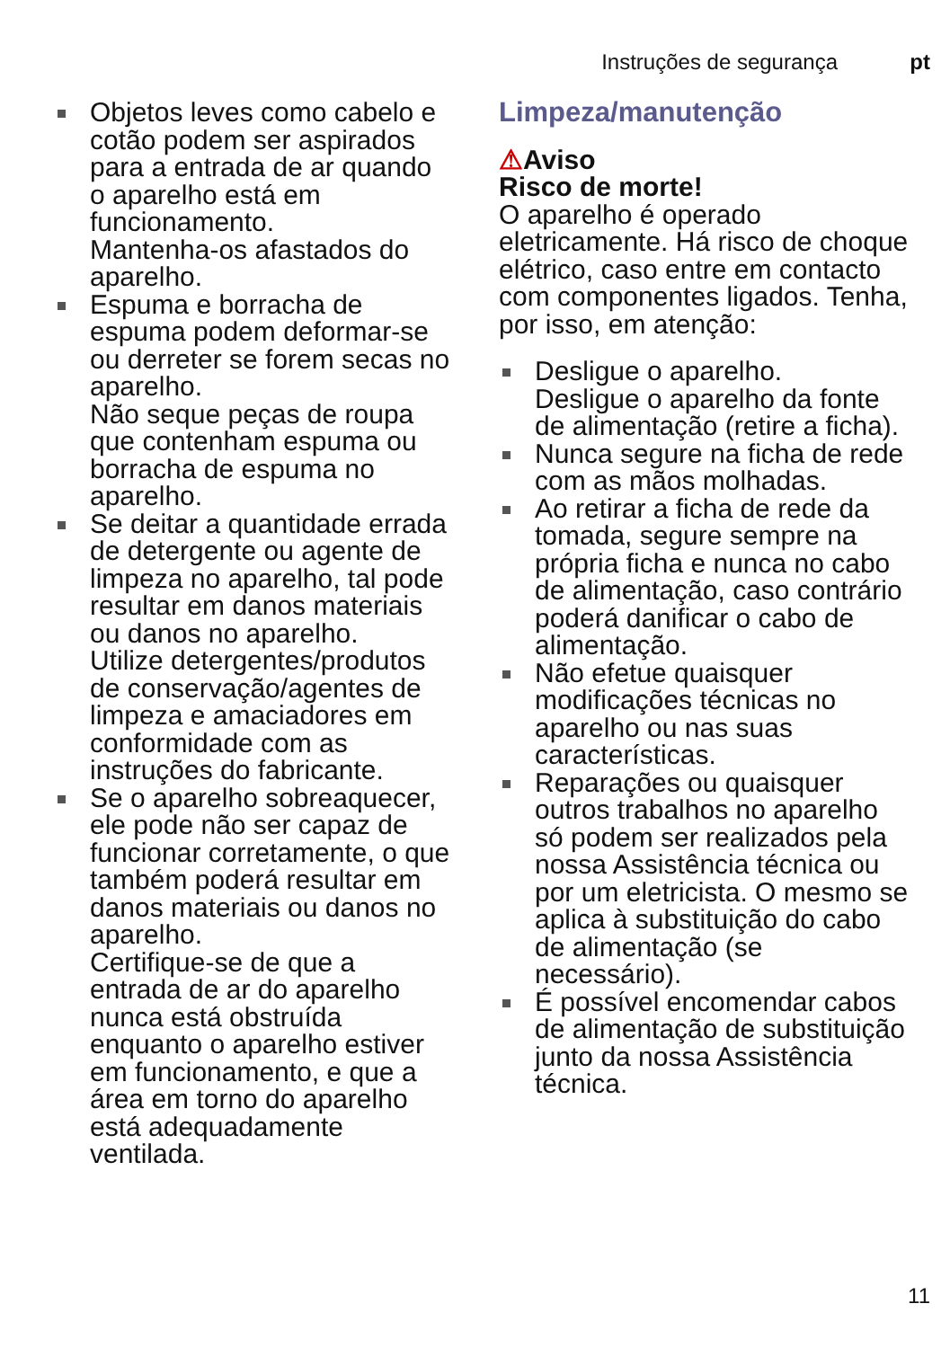Instruções de segurança pt
Objetos leves como cabelo e cotão podem ser aspirados para a entrada de ar quando o aparelho está em funcionamento.
Mantenha-os afastados do aparelho.
Espuma e borracha de espuma podem deformar-se ou derreter se forem secas no aparelho.
Não seque peças de roupa que contenham espuma ou borracha de espuma no aparelho.
Se deitar a quantidade errada de detergente ou agente de limpeza no aparelho, tal pode resultar em danos materiais ou danos no aparelho.
Utilize detergentes/produtos de conservação/agentes de limpeza e amaciadores em conformidade com as instruções do fabricante.
Se o aparelho sobreaquecer, ele pode não ser capaz de funcionar corretamente, o que também poderá resultar em danos materiais ou danos no aparelho.
Certifique-se de que a entrada de ar do aparelho nunca está obstruída enquanto o aparelho estiver em funcionamento, e que a área em torno do aparelho está adequadamente ventilada.
Limpeza/manutenção
⚠Aviso
Risco de morte!
O aparelho é operado eletricamente. Há risco de choque elétrico, caso entre em contacto com componentes ligados. Tenha, por isso, em atenção:
Desligue o aparelho.
Desligue o aparelho da fonte de alimentação (retire a ficha).
Nunca segure na ficha de rede com as mãos molhadas.
Ao retirar a ficha de rede da tomada, segure sempre na própria ficha e nunca no cabo de alimentação, caso contrário poderá danificar o cabo de alimentação.
Não efetue quaisquer modificações técnicas no aparelho ou nas suas características.
Reparações ou quaisquer outros trabalhos no aparelho só podem ser realizados pela nossa Assistência técnica ou por um eletricista. O mesmo se aplica à substituição do cabo de alimentação (se necessário).
É possível encomendar cabos de alimentação de substituição junto da nossa Assistência técnica.
11